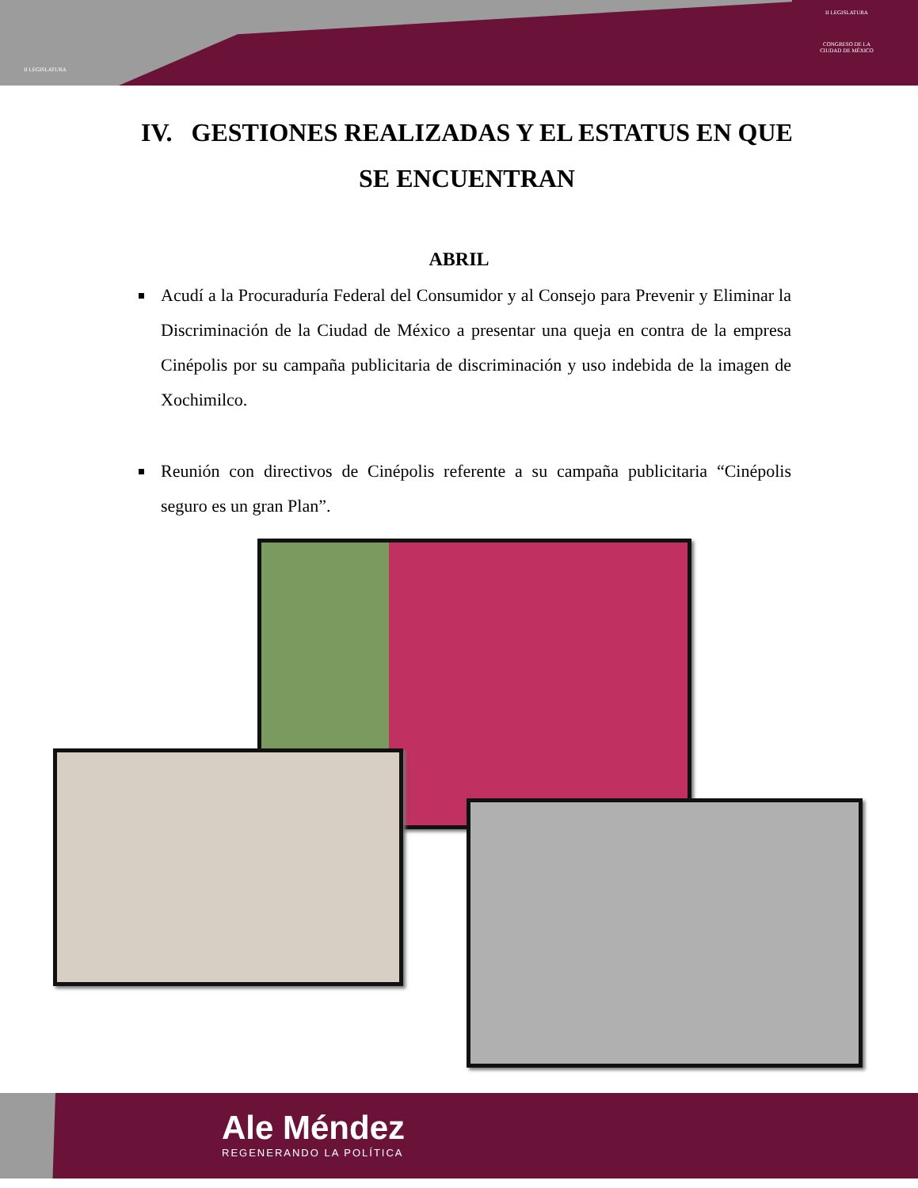II LEGISLATURA
II LEGISLATURA
CONGRESO DE LA CIUDAD DE MÉXICO
IV. GESTIONES REALIZADAS Y EL ESTATUS EN QUE SE ENCUENTRAN
ABRIL
Acudí a la Procuraduría Federal del Consumidor y al Consejo para Prevenir y Eliminar la Discriminación de la Ciudad de México a presentar una queja en contra de la empresa Cinépolis por su campaña publicitaria de discriminación y uso indebida de la imagen de Xochimilco.
Reunión con directivos de Cinépolis referente a su campaña publicitaria “Cinépolis seguro es un gran Plan”.
Ale Méndez
REGENERANDO LA POLÍTICA